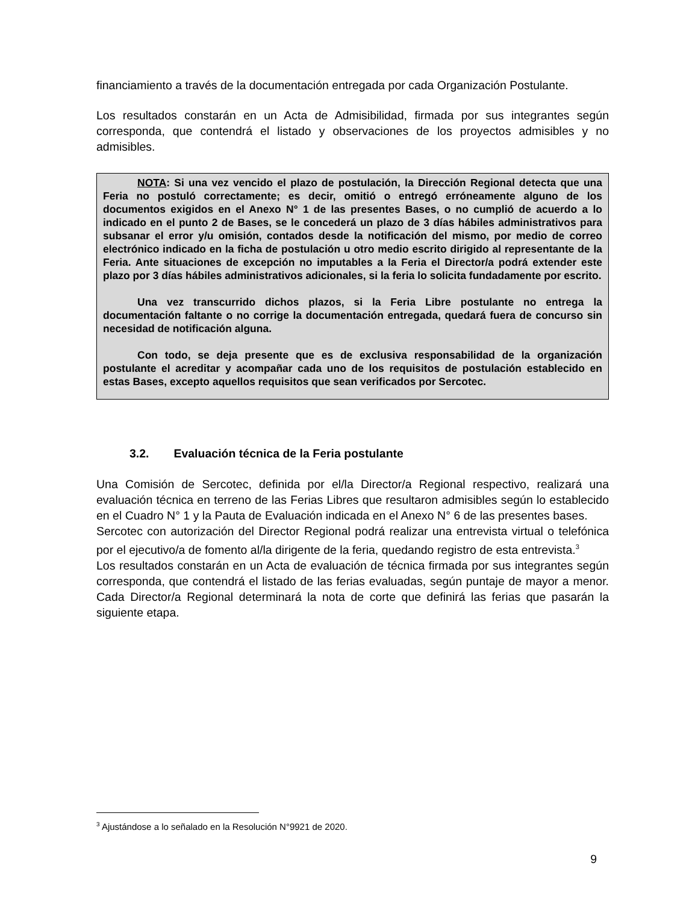financiamiento a través de la documentación entregada por cada Organización Postulante.
Los resultados constarán en un Acta de Admisibilidad, firmada por sus integrantes según corresponda, que contendrá el listado y observaciones de los proyectos admisibles y no admisibles.
NOTA: Si una vez vencido el plazo de postulación, la Dirección Regional detecta que una Feria no postuló correctamente; es decir, omitió o entregó erróneamente alguno de los documentos exigidos en el Anexo N° 1 de las presentes Bases, o no cumplió de acuerdo a lo indicado en el punto 2 de Bases, se le concederá un plazo de 3 días hábiles administrativos para subsanar el error y/u omisión, contados desde la notificación del mismo, por medio de correo electrónico indicado en la ficha de postulación u otro medio escrito dirigido al representante de la Feria. Ante situaciones de excepción no imputables a la Feria el Director/a podrá extender este plazo por 3 días hábiles administrativos adicionales, si la feria lo solicita fundadamente por escrito.
Una vez transcurrido dichos plazos, si la Feria Libre postulante no entrega la documentación faltante o no corrige la documentación entregada, quedará fuera de concurso sin necesidad de notificación alguna.
Con todo, se deja presente que es de exclusiva responsabilidad de la organización postulante el acreditar y acompañar cada uno de los requisitos de postulación establecido en estas Bases, excepto aquellos requisitos que sean verificados por Sercotec.
3.2. Evaluación técnica de la Feria postulante
Una Comisión de Sercotec, definida por el/la Director/a Regional respectivo, realizará una evaluación técnica en terreno de las Ferias Libres que resultaron admisibles según lo establecido en el Cuadro N° 1 y la Pauta de Evaluación indicada en el Anexo N° 6 de las presentes bases.
Sercotec con autorización del Director Regional podrá realizar una entrevista virtual o telefónica por el ejecutivo/a de fomento al/la dirigente de la feria, quedando registro de esta entrevista.<sup>3</sup>
Los resultados constarán en un Acta de evaluación de técnica firmada por sus integrantes según corresponda, que contendrá el listado de las ferias evaluadas, según puntaje de mayor a menor. Cada Director/a Regional determinará la nota de corte que definirá las ferias que pasarán la siguiente etapa.
<sup>3</sup> Ajustándose a lo señalado en la Resolución N°9921 de 2020.
9